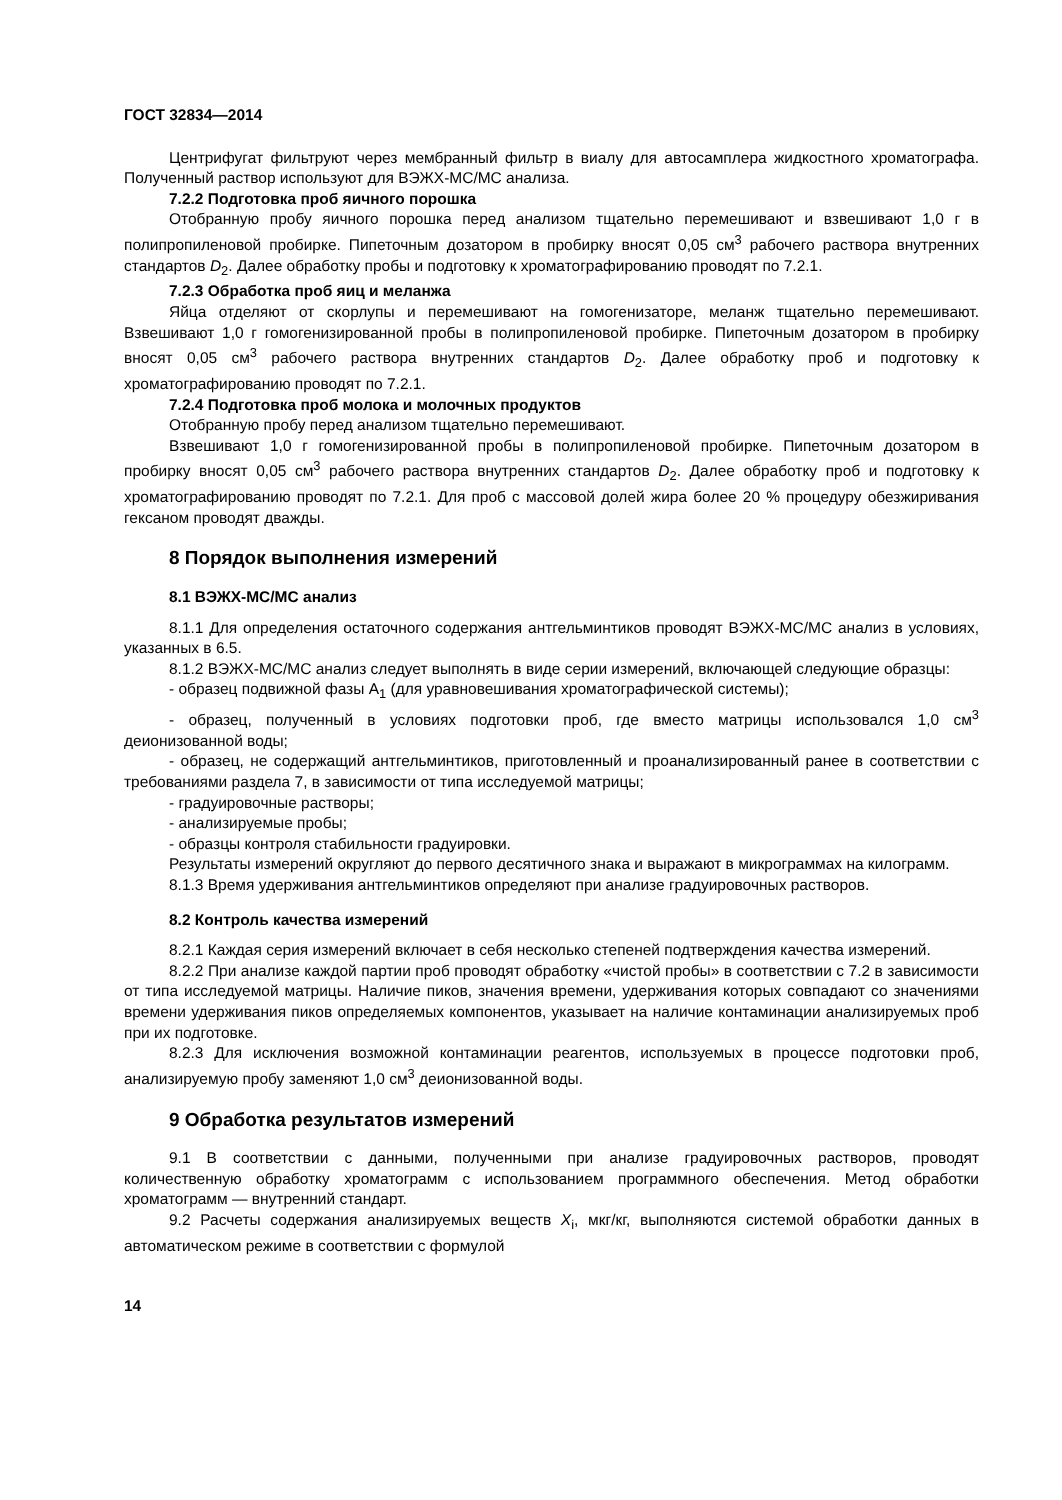ГОСТ 32834—2014
Центрифугат фильтруют через мембранный фильтр в виалу для автосамплера жидкостного хроматографа. Полученный раствор используют для ВЭЖХ-МС/МС анализа.
7.2.2 Подготовка проб яичного порошка
Отобранную пробу яичного порошка перед анализом тщательно перемешивают и взвешивают 1,0 г в полипропиленовой пробирке. Пипеточным дозатором в пробирку вносят 0,05 см<sup>3</sup> рабочего раствора внутренних стандартов D<sub>2</sub>. Далее обработку пробы и подготовку к хроматографированию проводят по 7.2.1.
7.2.3 Обработка проб яиц и меланжа
Яйца отделяют от скорлупы и перемешивают на гомогенизаторе, меланж тщательно перемешивают. Взвешивают 1,0 г гомогенизированной пробы в полипропиленовой пробирке. Пипеточным дозатором в пробирку вносят 0,05 см<sup>3</sup> рабочего раствора внутренних стандартов D<sub>2</sub>. Далее обработку проб и подготовку к хроматографированию проводят по 7.2.1.
7.2.4 Подготовка проб молока и молочных продуктов
Отобранную пробу перед анализом тщательно перемешивают.
Взвешивают 1,0 г гомогенизированной пробы в полипропиленовой пробирке. Пипеточным дозатором в пробирку вносят 0,05 см<sup>3</sup> рабочего раствора внутренних стандартов D<sub>2</sub>. Далее обработку проб и подготовку к хроматографированию проводят по 7.2.1. Для проб с массовой долей жира более 20 % процедуру обезжиривания гексаном проводят дважды.
8 Порядок выполнения измерений
8.1 ВЭЖХ-МС/МС анализ
8.1.1 Для определения остаточного содержания антгельминтиков проводят ВЭЖХ-МС/МС анализ в условиях, указанных в 6.5.
8.1.2 ВЭЖХ-МС/МС анализ следует выполнять в виде серии измерений, включающей следующие образцы:
- образец подвижной фазы А<sub>1</sub> (для уравновешивания хроматографической системы);
- образец, полученный в условиях подготовки проб, где вместо матрицы использовался 1,0 см<sup>3</sup> деионизованной воды;
- образец, не содержащий антгельминтиков, приготовленный и проанализированный ранее в соответствии с требованиями раздела 7, в зависимости от типа исследуемой матрицы;
- градуировочные растворы;
- анализируемые пробы;
- образцы контроля стабильности градуировки.
Результаты измерений округляют до первого десятичного знака и выражают в микрограммах на килограмм.
8.1.3 Время удерживания антгельминтиков определяют при анализе градуировочных растворов.
8.2 Контроль качества измерений
8.2.1 Каждая серия измерений включает в себя несколько степеней подтверждения качества измерений.
8.2.2 При анализе каждой партии проб проводят обработку «чистой пробы» в соответствии с 7.2 в зависимости от типа исследуемой матрицы. Наличие пиков, значения времени, удерживания которых совпадают со значениями времени удерживания пиков определяемых компонентов, указывает на наличие контаминации анализируемых проб при их подготовке.
8.2.3 Для исключения возможной контаминации реагентов, используемых в процессе подготовки проб, анализируемую пробу заменяют 1,0 см<sup>3</sup> деионизованной воды.
9 Обработка результатов измерений
9.1 В соответствии с данными, полученными при анализе градуировочных растворов, проводят количественную обработку хроматограмм с использованием программного обеспечения. Метод обработки хроматограмм — внутренний стандарт.
9.2 Расчеты содержания анализируемых веществ X<sub>i</sub>, мкг/кг, выполняются системой обработки данных в автоматическом режиме в соответствии с формулой
14